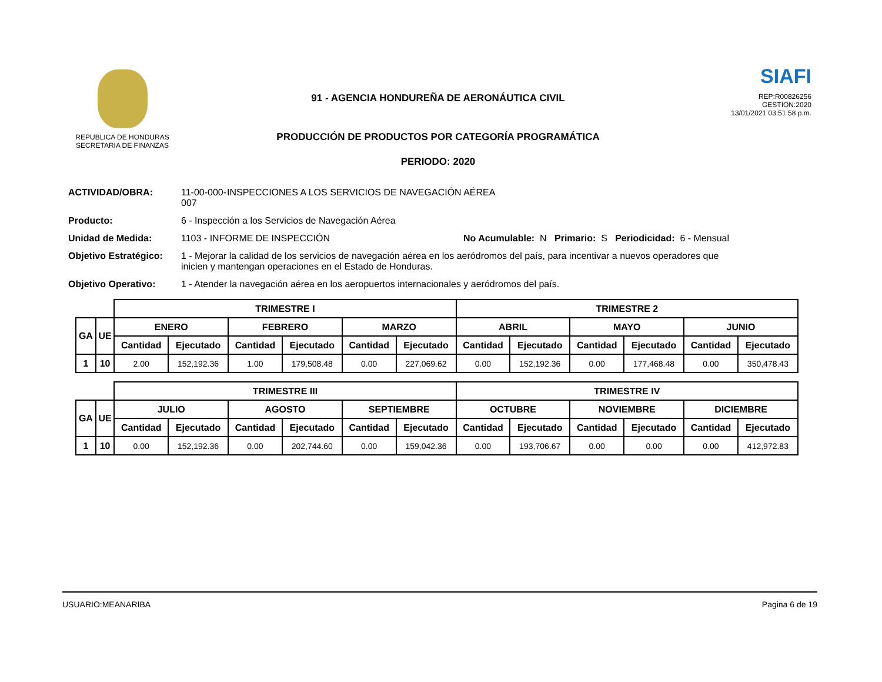REPUBLICA DE HONDURAS
SECRETARIA DE FINANZAS
91 - AGENCIA HONDUREÑA DE AERONÁUTICA CIVIL
PRODUCCIÓN DE PRODUCTOS POR CATEGORÍA PROGRAMÁTICA
PERIODO: 2020
SIAFI
REP:R00826256
GESTION:2020
13/01/2021 03:51:58 p.m.
ACTIVIDAD/OBRA: 11-00-000-007 INSPECCIONES A LOS SERVICIOS DE NAVEGACIÓN AÉREA
Producto: 6 - Inspección a los Servicios de Navegación Aérea
Unidad de Medida: 1103 - INFORME DE INSPECCIÓN No Acumulable: N Primario: S Periodicidad: 6 - Mensual
Objetivo Estratégico: 1 - Mejorar la calidad de los servicios de navegación aérea en los aeródromos del país, para incentivar a nuevos operadores que inicien y mantengan operaciones en el Estado de Honduras.
Objetivo Operativo: 1 - Atender la navegación aérea en los aeropuertos internacionales y aeródromos del país.
| | | TRIMESTRE I | | | | | | TRIMESTRE 2 | | | | | |
| GA | UE | ENERO | | FEBRERO | | MARZO | | ABRIL | | MAYO | | JUNIO | |
| | | Cantidad | Ejecutado | Cantidad | Ejecutado | Cantidad | Ejecutado | Cantidad | Ejecutado | Cantidad | Ejecutado | Cantidad | Ejecutado |
| 1 | 10 | 2.00 | 152,192.36 | 1.00 | 179,508.48 | 0.00 | 227,069.62 | 0.00 | 152,192.36 | 0.00 | 177,468.48 | 0.00 | 350,478.43 |
| | | TRIMESTRE III | | | | | | TRIMESTRE IV | | | | | |
| GA | UE | JULIO | | AGOSTO | | SEPTIEMBRE | | OCTUBRE | | NOVIEMBRE | | DICIEMBRE | |
| | | Cantidad | Ejecutado | Cantidad | Ejecutado | Cantidad | Ejecutado | Cantidad | Ejecutado | Cantidad | Ejecutado | Cantidad | Ejecutado |
| 1 | 10 | 0.00 | 152,192.36 | 0.00 | 202,744.60 | 0.00 | 159,042.36 | 0.00 | 193,706.67 | 0.00 | 0.00 | 0.00 | 412,972.83 |
USUARIO:MEANARIBA Pagina 6 de 19